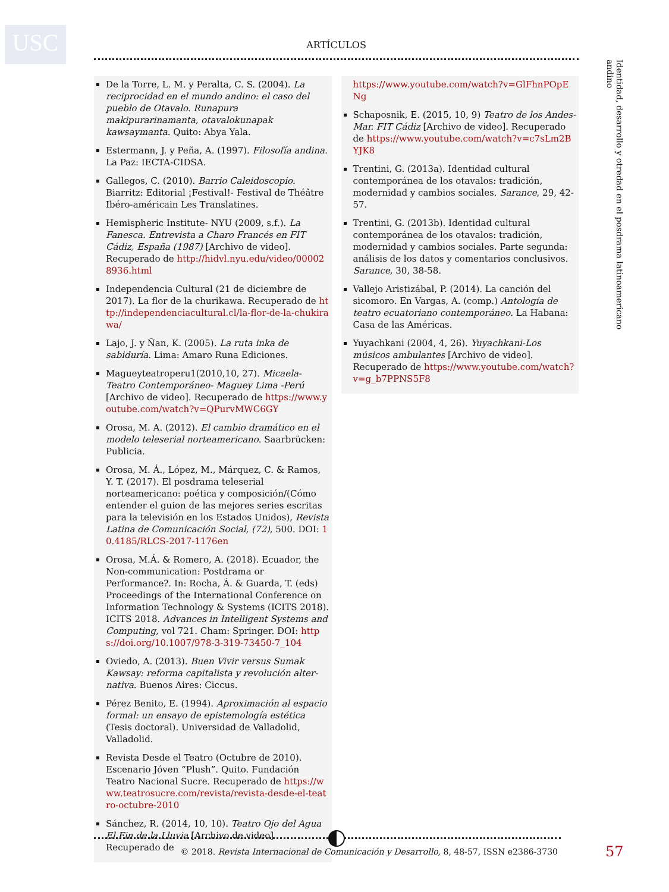USC ARTÍCULOS
Identidad, desarrollo y otredad en el posdrama latinoamericano andino
De la Torre, L. M. y Peralta, C. S. (2004). La reciprocidad en el mundo andino: el caso del pueblo de Otavalo. Runapura makipurarinamanta, otavalokunapak kawsaymanta. Quito: Abya Yala.
Estermann, J. y Peña, A. (1997). Filosofía andina. La Paz: IECTA-CIDSA.
Gallegos, C. (2010). Barrio Caleidoscopio. Biarritz: Editorial ¡Festival!- Festival de Théâtre Ibéro-américain Les Translatines.
Hemispheric Institute- NYU (2009, s.f.). La Fanesca. Entrevista a Charo Francés en FIT Cádiz, España (1987) [Archivo de video]. Recuperado de http://hidvl.nyu.edu/video/000028936.html
Independencia Cultural (21 de diciembre de 2017). La flor de la churikawa. Recuperado de http://independenciacultural.cl/la-flor-de-la-chukirawa/
Lajo, J. y Ñan, K. (2005). La ruta inka de sabiduría. Lima: Amaro Runa Ediciones.
Magueyteatroperu1(2010,10, 27). Micaela- Teatro Contemporáneo- Maguey Lima -Perú [Archivo de video]. Recuperado de https://www.youtube.com/watch?v=QPurvMWC6GY
Orosa, M. A. (2012). El cambio dramático en el modelo teleserial norteamericano. Saarbrücken: Publicia.
Orosa, M. Á., López, M., Márquez, C. & Ramos, Y. T. (2017). El posdrama teleserial norteamericano: poética y composición/(Cómo entender el guion de las mejores series escritas para la televisión en los Estados Unidos), Revista Latina de Comunicación Social, (72), 500. DOI: 10.4185/RLCS-2017-1176en
Orosa, M.Á. & Romero, A. (2018). Ecuador, the Non-communication: Postdrama or Performance?. In: Rocha, Á. & Guarda, T. (eds) Proceedings of the International Conference on Information Technology & Systems (ICITS 2018). ICITS 2018. Advances in Intelligent Systems and Computing, vol 721. Cham: Springer. DOI: https://doi.org/10.1007/978-3-319-73450-7_104
Oviedo, A. (2013). Buen Vivir versus Sumak Kawsay: reforma capitalista y revolución alter-nativa. Buenos Aires: Ciccus.
Pérez Benito, E. (1994). Aproximación al espacio formal: un ensayo de epistemología estética (Tesis doctoral). Universidad de Valladolid, Valladolid.
Revista Desde el Teatro (Octubre de 2010). Escenario Jóven “Plush”. Quito. Fundación Teatro Nacional Sucre. Recuperado de https://www.teatrosucre.com/revista/revista-desde-el-teatro-octubre-2010
Sánchez, R. (2014, 10, 10). Teatro Ojo del Agua El Fin de la Lluvia [Archivo de video] Recuperado de
https://www.youtube.com/watch?v=GlFhnPOpENg
Schaposnik, E. (2015, 10, 9) Teatro de los Andes-Mar. FIT Cádiz [Archivo de video]. Recuperado de https://www.youtube.com/watch?v=c7sLm2BYJK8
Trentini, G. (2013a). Identidad cultural contemporánea de los otavalos: tradición, modernidad y cambios sociales. Sarance, 29, 42-57.
Trentini, G. (2013b). Identidad cultural contemporánea de los otavalos: tradición, modernidad y cambios sociales. Parte segunda: análisis de los datos y comentarios conclusivos. Sarance, 30, 38-58.
Vallejo Aristizábal, P. (2014). La canción del sicomoro. En Vargas, A. (comp.) Antología de teatro ecuatoriano contemporáneo. La Habana: Casa de las Américas.
Yuyachkani (2004, 4, 26). Yuyachkani-Los músicos ambulantes [Archivo de video]. Recuperado de https://www.youtube.com/watch?v=g_b7PPNS5F8
© 2018. Revista Internacional de Comunicación y Desarrollo, 8, 48-57, ISSN e2386-3730 57